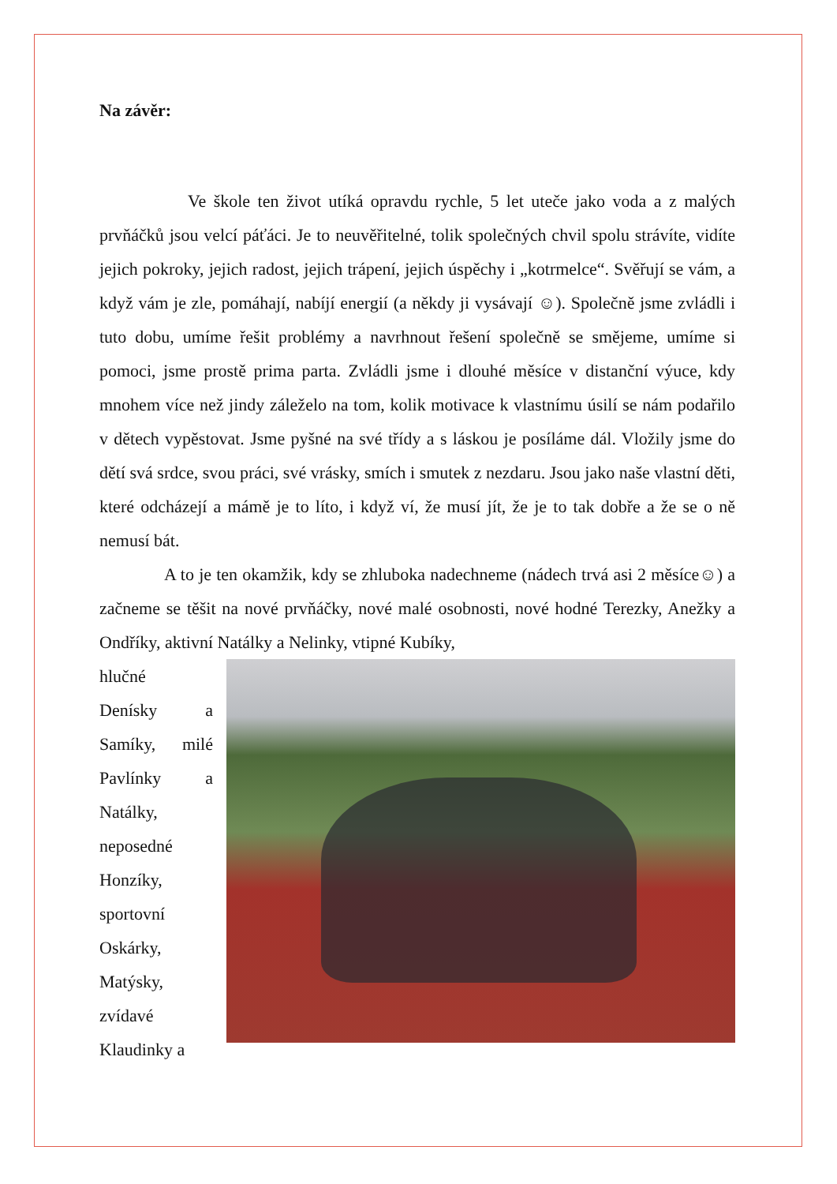Na závěr:
Ve škole ten život utíká opravdu rychle, 5 let uteče jako voda a z malých prvňáčků jsou velcí páťáci. Je to neuvěřitelné, tolik společných chvil spolu strávíte, vidíte jejich pokroky, jejich radost, jejich trápení, jejich úspěchy i „kotrmelce“. Svěřují se vám, a když vám je zle, pomáhají, nabíjí energií (a někdy ji vysávají ☺). Společně jsme zvládli i tuto dobu, umíme řešit problémy a navrhnout řešení společně se smějeme, umíme si pomoci, jsme prostě prima parta. Zvládli jsme i dlouhé měsíce v distanční výuce, kdy mnohem více než jindy záleželo na tom, kolik motivace k vlastnímu úsilí se nám podařilo v dětech vypěstovat. Jsme pyšné na své třídy a s láskou je posíláme dál. Vložily jsme do dětí svá srdce, svou práci, své vrásky, smích i smutek z nezdaru. Jsou jako naše vlastní děti, které odcházejí a mámě je to líto, i když ví, že musí jít, že je to tak dobře a že se o ně nemusí bát.
A to je ten okamžik, kdy se zhluboka nadechneme (nádech trvá asi 2 měsíce☺) a začneme se těšit na nové prvňáčky, nové malé osobnosti, nové hodné Terezky, Anežky a Ondříky, aktivní Natálky a Nelinky, vtipné Kubíky,
hlučné
Denísky a Samíky, milé Pavlínky a Natálky, neposedné Honzíky, sportovní Oskárky, Matýsky, zvídavé Klaudinky a